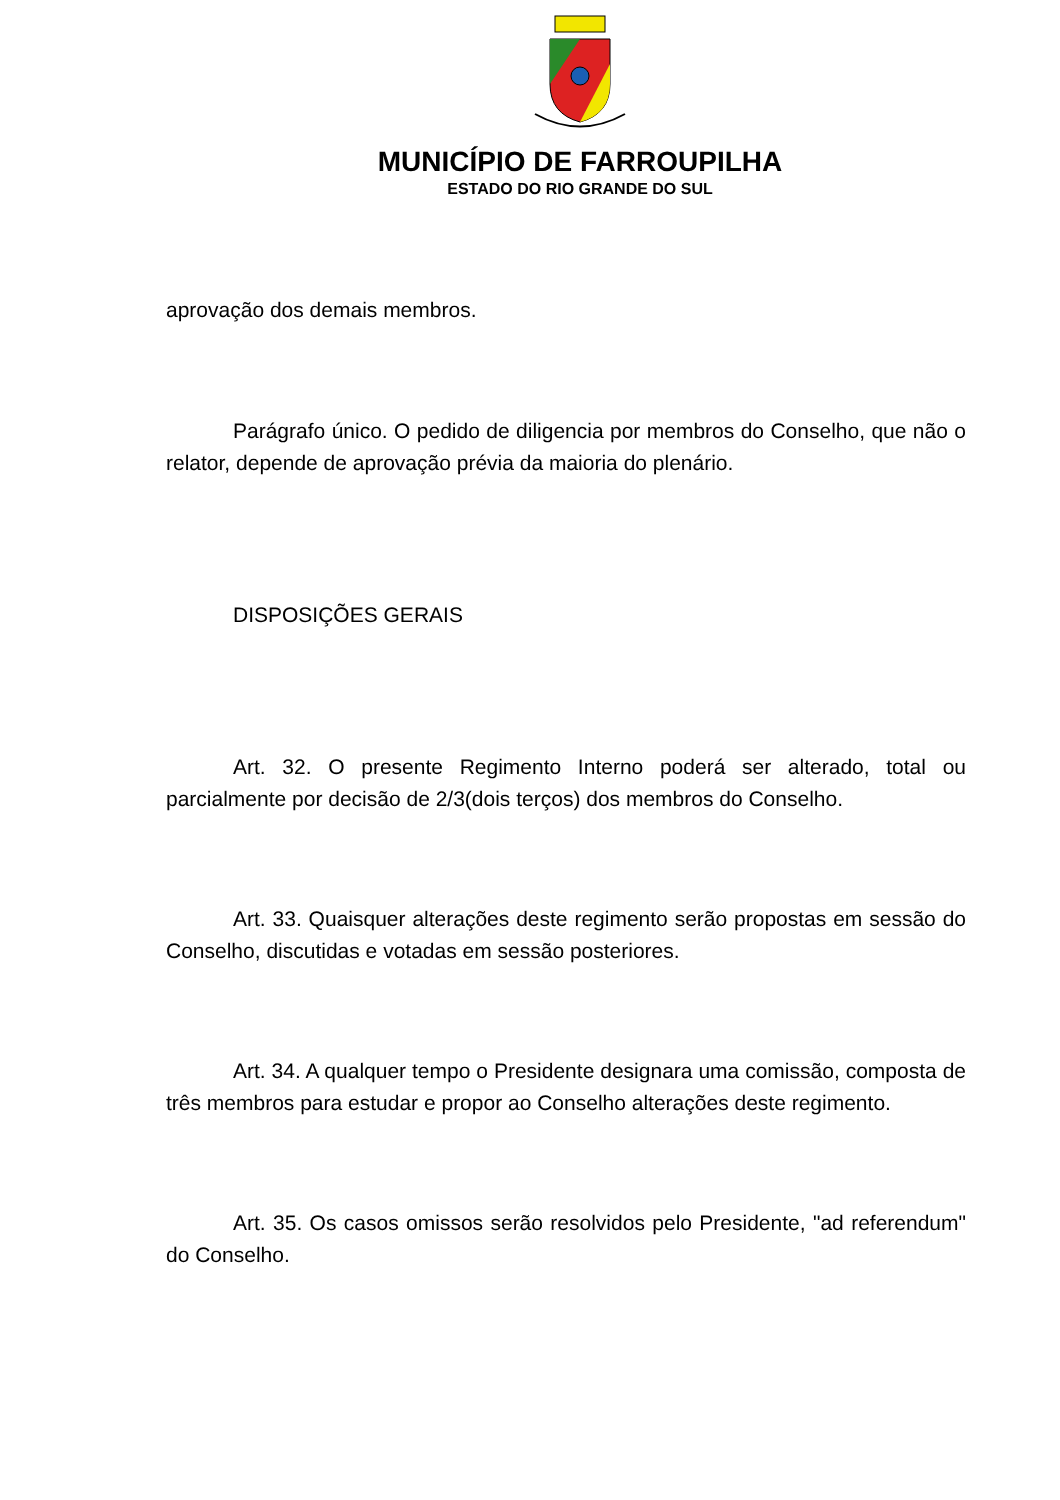MUNICÍPIO DE FARROUPILHA
ESTADO DO RIO GRANDE DO SUL
aprovação dos demais membros.
Parágrafo único. O pedido de diligencia por membros do Conselho, que não o relator, depende de aprovação prévia da maioria do plenário.
DISPOSIÇÕES GERAIS
Art. 32. O presente Regimento Interno poderá ser alterado, total ou parcialmente por decisão de 2/3(dois terços) dos membros do Conselho.
Art. 33. Quaisquer alterações deste regimento serão propostas em sessão do Conselho, discutidas e votadas em sessão posteriores.
Art. 34. A qualquer tempo o Presidente designara uma comissão, composta de três membros para estudar e propor ao Conselho alterações deste regimento.
Art. 35. Os casos omissos serão resolvidos pelo Presidente, "ad referendum" do Conselho.